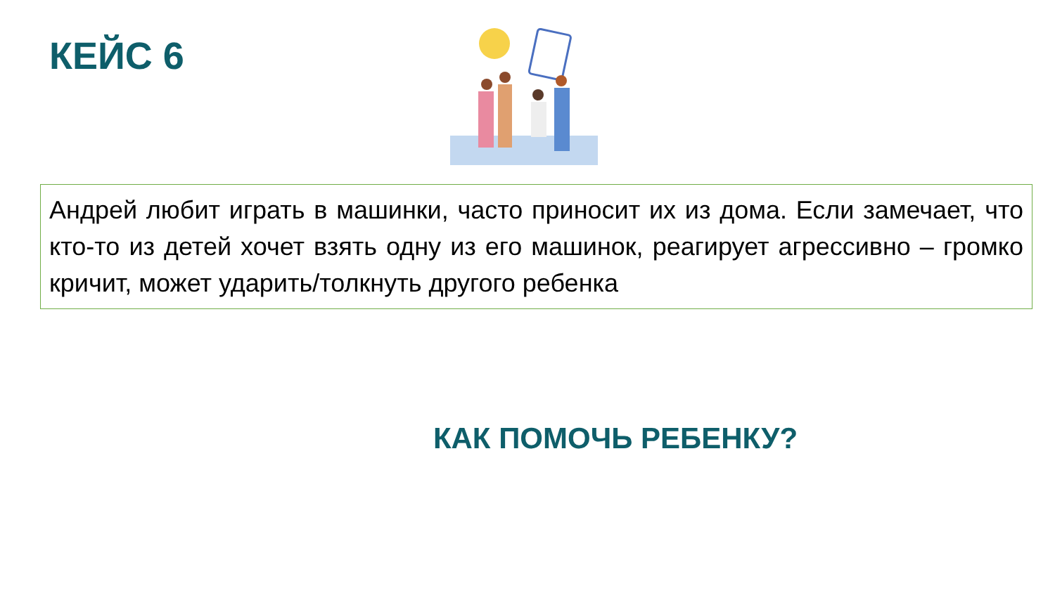КЕЙС 6
Андрей любит играть в машинки, часто приносит их из дома. Если замечает, что кто-то из детей хочет взять одну из его машинок, реагирует агрессивно – громко кричит, может ударить/толкнуть другого ребенка
КАК ПОМОЧЬ РЕБЕНКУ?